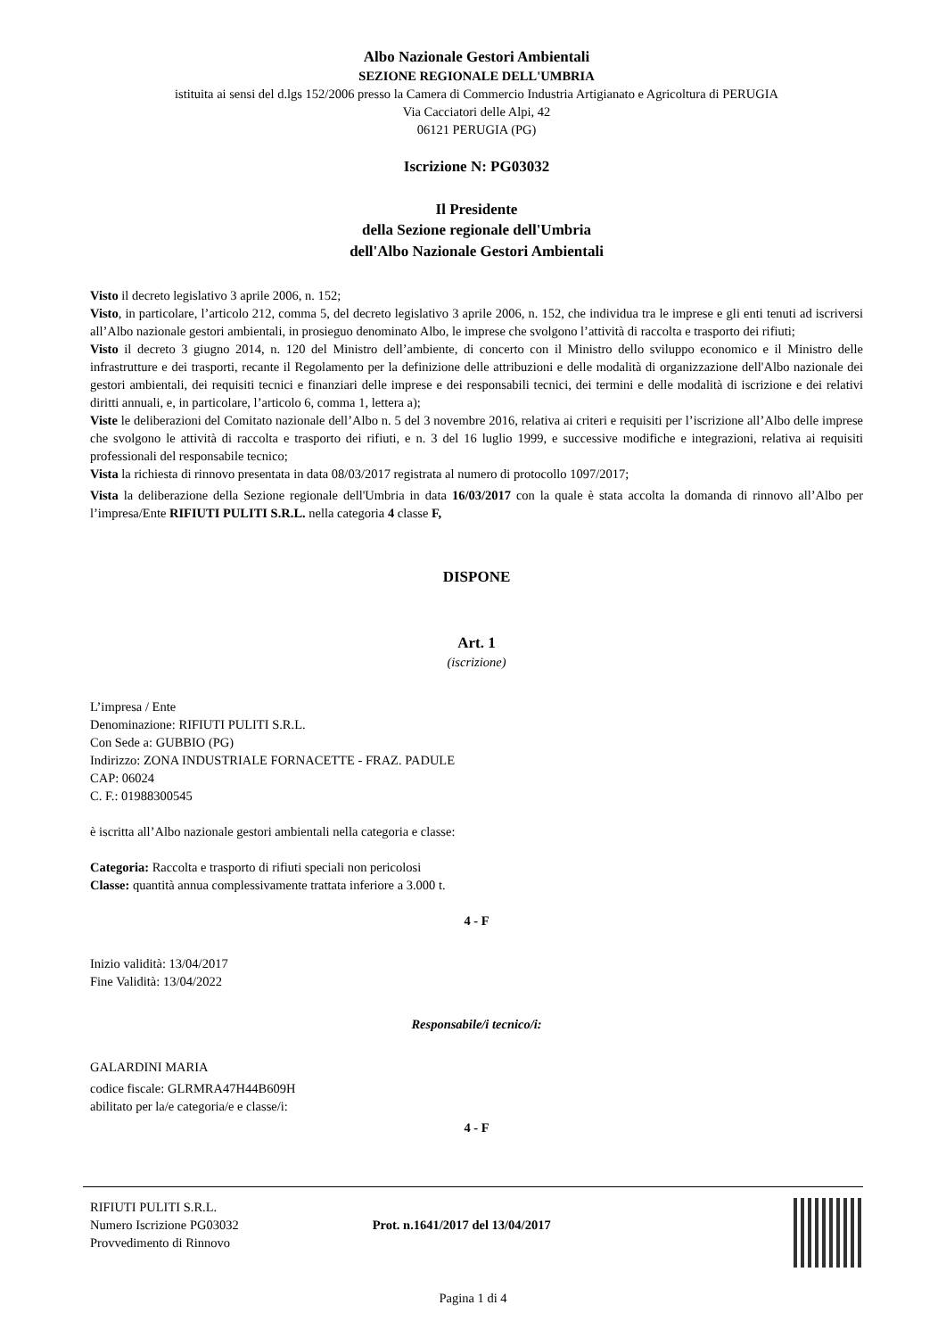Albo Nazionale Gestori Ambientali
SEZIONE REGIONALE DELL'UMBRIA
istituita ai sensi del d.lgs 152/2006 presso la Camera di Commercio Industria Artigianato e Agricoltura di PERUGIA
Via Cacciatori delle Alpi, 42
06121 PERUGIA (PG)
Iscrizione N: PG03032
Il Presidente
della Sezione regionale dell'Umbria
dell'Albo Nazionale Gestori Ambientali
Visto il decreto legislativo 3 aprile 2006, n. 152;
Visto, in particolare, l’articolo 212, comma 5, del decreto legislativo 3 aprile 2006, n. 152, che individua tra le imprese e gli enti tenuti ad iscriversi all’Albo nazionale gestori ambientali, in prosieguo denominato Albo, le imprese che svolgono l’attività di raccolta e trasporto dei rifiuti;
Visto il decreto 3 giugno 2014, n. 120 del Ministro dell’ambiente, di concerto con il Ministro dello sviluppo economico e il Ministro delle infrastrutture e dei trasporti, recante il Regolamento per la definizione delle attribuzioni e delle modalità di organizzazione dell'Albo nazionale dei gestori ambientali, dei requisiti tecnici e finanziari delle imprese e dei responsabili tecnici, dei termini e delle modalità di iscrizione e dei relativi diritti annuali, e, in particolare, l’articolo 6, comma 1, lettera a);
Viste le deliberazioni del Comitato nazionale dell’Albo n. 5 del 3 novembre 2016, relativa ai criteri e requisiti per l’iscrizione all’Albo delle imprese che svolgono le attività di raccolta e trasporto dei rifiuti, e n. 3 del 16 luglio 1999, e successive modifiche e integrazioni, relativa ai requisiti professionali del responsabile tecnico;
Vista la richiesta di rinnovo presentata in data 08/03/2017 registrata al numero di protocollo 1097/2017;
Vista la deliberazione della Sezione regionale dell'Umbria in data 16/03/2017 con la quale è stata accolta la domanda di rinnovo all’Albo per l’impresa/Ente RIFIUTI PULITI S.R.L. nella categoria 4 classe F,
DISPONE
Art. 1
(iscrizione)
L’impresa / Ente
Denominazione: RIFIUTI PULITI S.R.L.
Con Sede a: GUBBIO (PG)
Indirizzo: ZONA INDUSTRIALE FORNACETTE - FRAZ. PADULE
CAP: 06024
C. F.: 01988300545
è iscritta all’Albo nazionale gestori ambientali nella categoria e classe:
Categoria: Raccolta e trasporto di rifiuti speciali non pericolosi
Classe: quantità annua complessivamente trattata inferiore a 3.000 t.
4 - F
Inizio validità: 13/04/2017
Fine Validità: 13/04/2022
Responsabile/i tecnico/i:
GALARDINI MARIA
codice fiscale: GLRMRA47H44B609H
abilitato per la/e categoria/e e classe/i:
4 - F
RIFIUTI PULITI S.R.L.
Numero Iscrizione PG03032
Provvedimento di Rinnovo
Prot. n.1641/2017 del 13/04/2017
Pagina 1 di 4